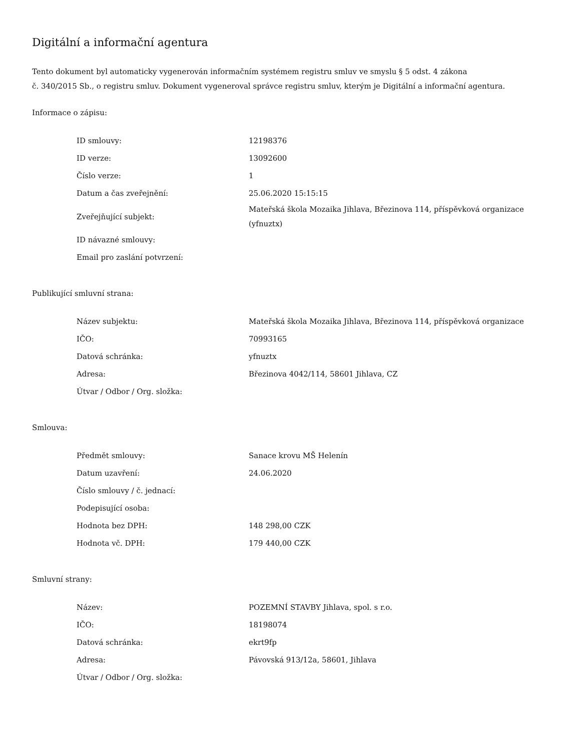Digitální a informační agentura
Tento dokument byl automaticky vygenerován informačním systémem registru smluv ve smyslu § 5 odst. 4 zákona
č. 340/2015 Sb., o registru smluv. Dokument vygeneroval správce registru smluv, kterým je Digitální a informační agentura.
Informace o zápisu:
| ID smlouvy: | 12198376 |
| ID verze: | 13092600 |
| Číslo verze: | 1 |
| Datum a čas zveřejnění: | 25.06.2020 15:15:15 |
| Zveřejňující subjekt: | Mateřská škola Mozaika Jihlava, Březinova 114, příspěvková organizace (yfnuztx) |
| ID návazné smlouvy: | |
| Email pro zaslání potvrzení: | |
Publikující smluvní strana:
| Název subjektu: | Mateřská škola Mozaika Jihlava, Březinova 114, příspěvková organizace |
| IČO: | 70993165 |
| Datová schránka: | yfnuztx |
| Adresa: | Březinova 4042/114, 58601 Jihlava, CZ |
| Útvar / Odbor / Org. složka: | |
Smlouva:
| Předmět smlouvy: | Sanace krovu MŠ Helenín |
| Datum uzavření: | 24.06.2020 |
| Číslo smlouvy / č. jednací: | |
| Podepisující osoba: | |
| Hodnota bez DPH: | 148 298,00 CZK |
| Hodnota vč. DPH: | 179 440,00 CZK |
Smluvní strany:
| Název: | POZEMNÍ STAVBY Jihlava, spol. s r.o. |
| IČO: | 18198074 |
| Datová schránka: | ekrt9fp |
| Adresa: | Pávovská 913/12a, 58601, Jihlava |
| Útvar / Odbor / Org. složka: | |